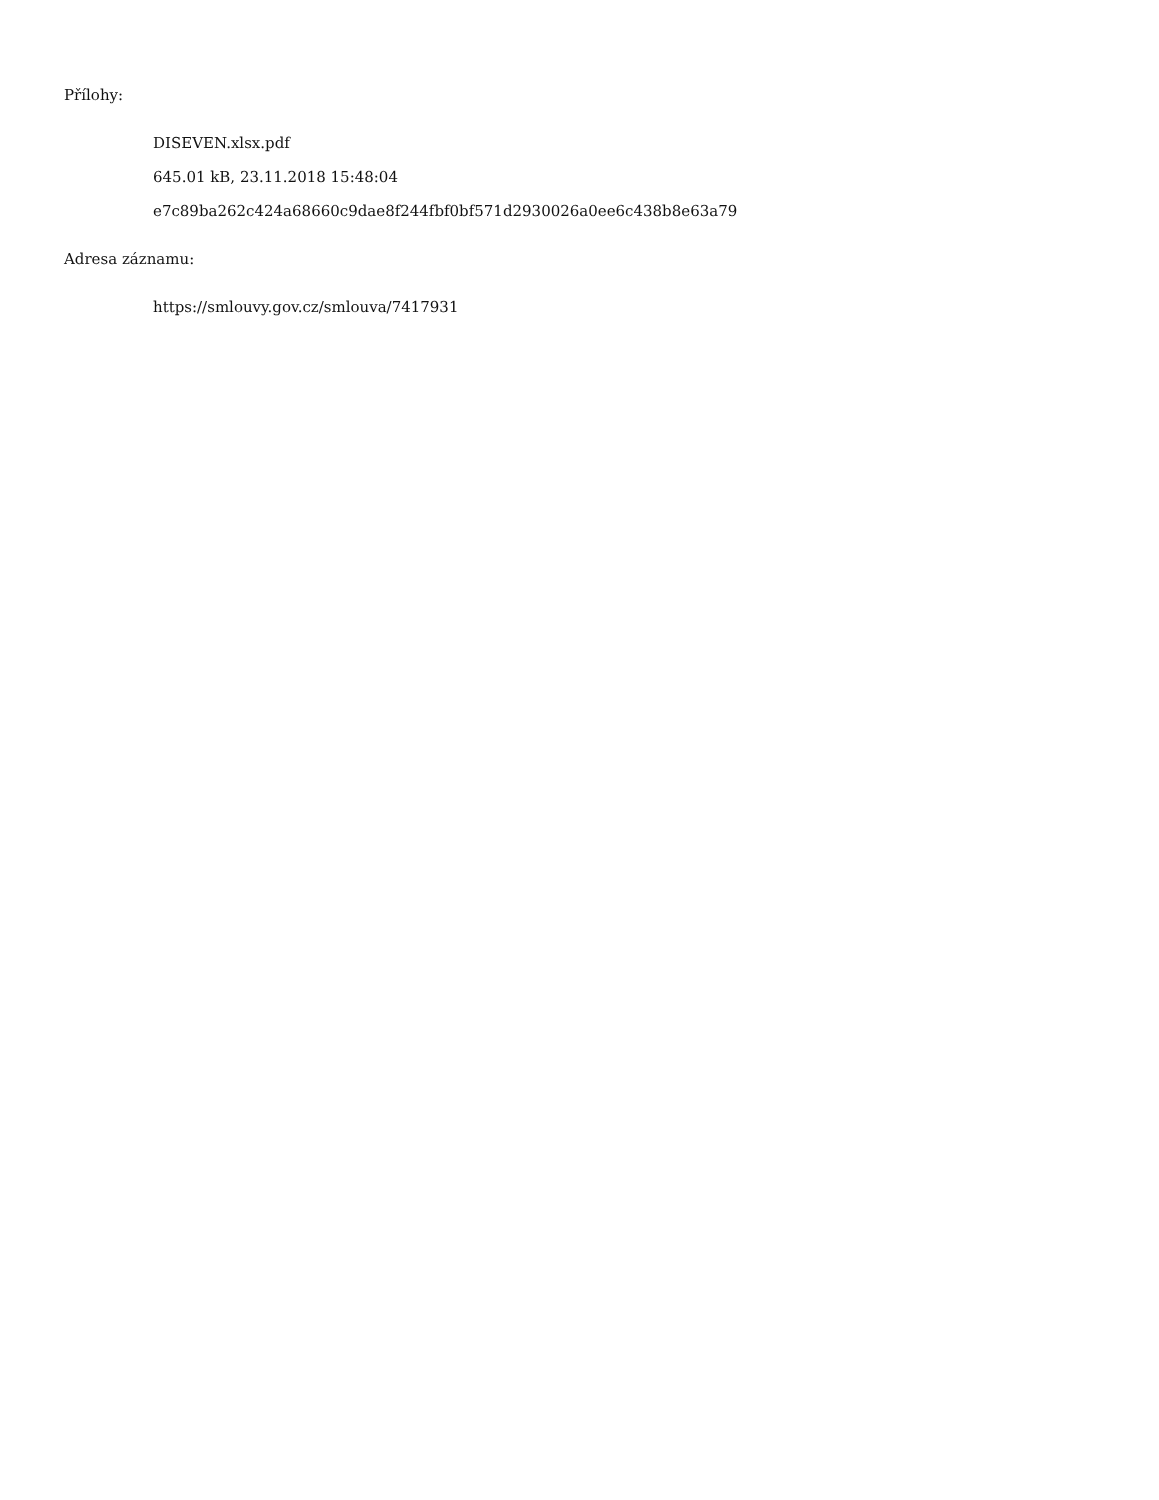Přílohy:
DISEVEN.xlsx.pdf
645.01 kB, 23.11.2018 15:48:04
e7c89ba262c424a68660c9dae8f244fbf0bf571d2930026a0ee6c438b8e63a79
Adresa záznamu:
https://smlouvy.gov.cz/smlouva/7417931